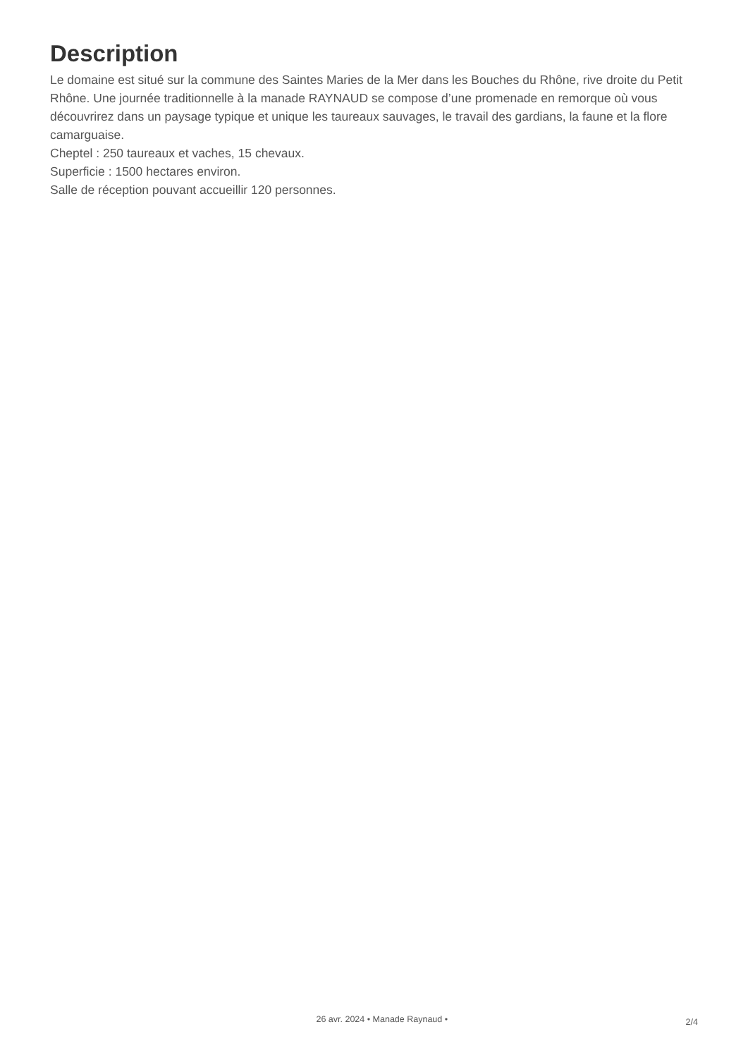Description
Le domaine est situé sur la commune des Saintes Maries de la Mer dans les Bouches du Rhône, rive droite du Petit Rhône. Une journée traditionnelle à la manade RAYNAUD se compose d’une promenade en remorque où vous découvrirez dans un paysage typique et unique les taureaux sauvages, le travail des gardians, la faune et la flore camarguaise.
Cheptel : 250 taureaux et vaches, 15 chevaux.
Superficie : 1500 hectares environ.
Salle de réception pouvant accueillir 120 personnes.
26 avr. 2024 • Manade Raynaud •
2/4